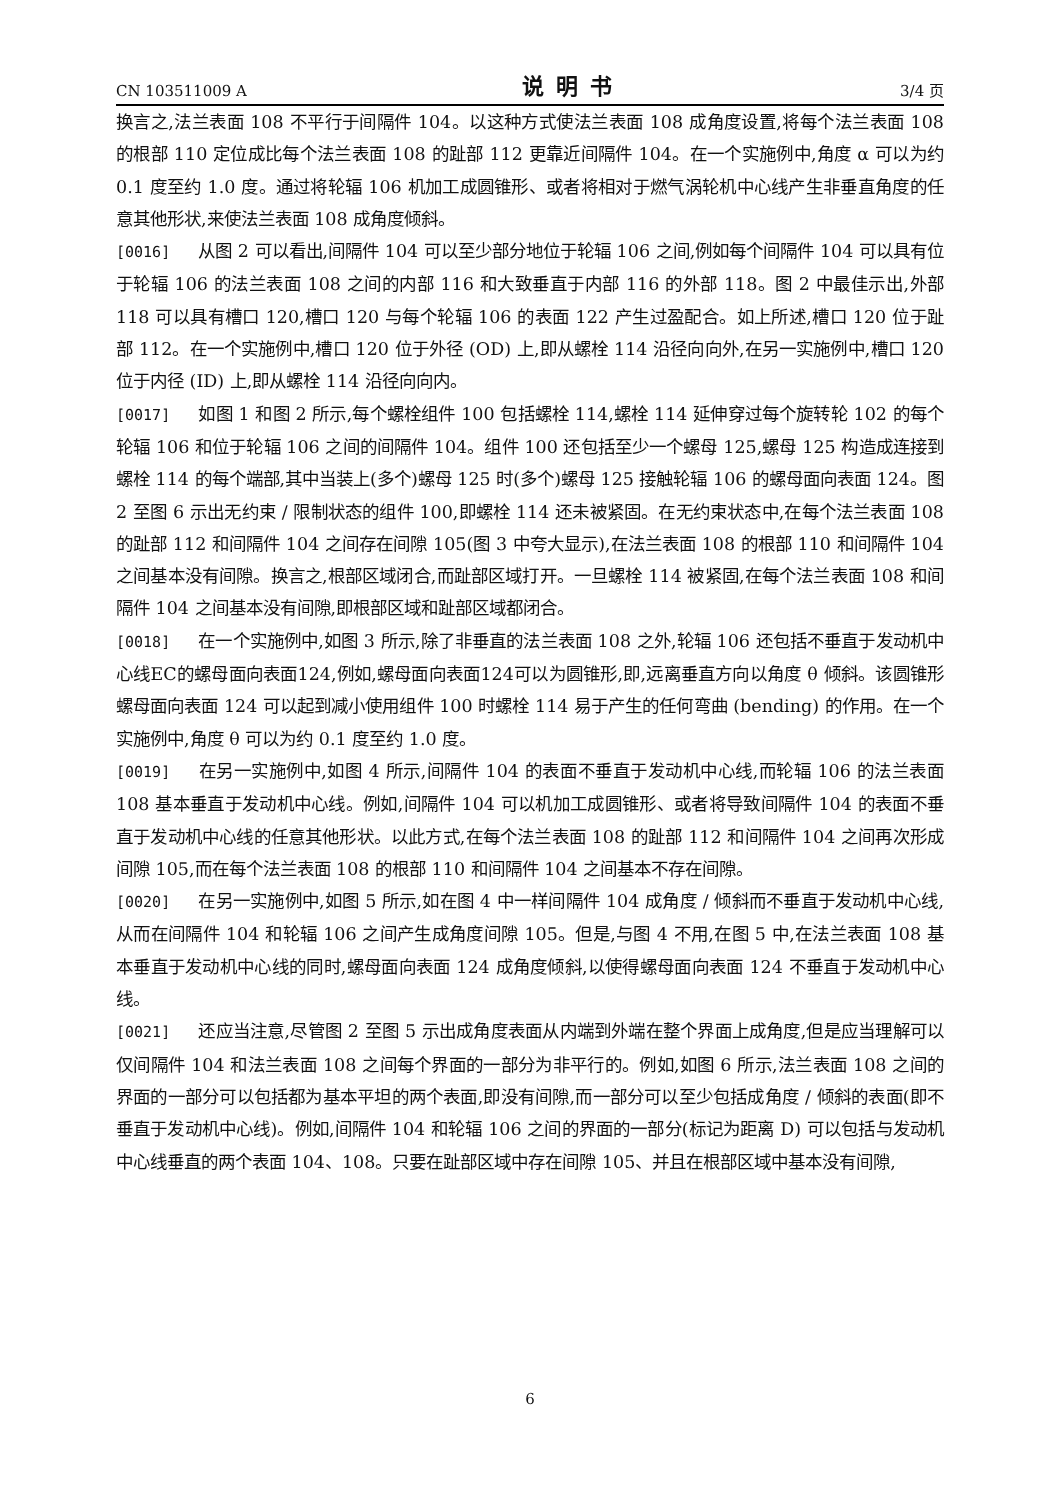CN 103511009 A 说明书 3/4 页
换言之,法兰表面 108 不平行于间隔件 104。以这种方式使法兰表面 108 成角度设置,将每个法兰表面 108 的根部 110 定位成比每个法兰表面 108 的趾部 112 更靠近间隔件 104。在一个实施例中,角度 α 可以为约 0.1 度至约 1.0 度。通过将轮辐 106 机加工成圆锥形、或者将相对于燃气涡轮机中心线产生非垂直角度的任意其他形状,来使法兰表面 108 成角度倾斜。
[0016] 从图 2 可以看出,间隔件 104 可以至少部分地位于轮辐 106 之间,例如每个间隔件 104 可以具有位于轮辐 106 的法兰表面 108 之间的内部 116 和大致垂直于内部 116 的外部 118。图 2 中最佳示出,外部 118 可以具有槽口 120,槽口 120 与每个轮辐 106 的表面 122 产生过盈配合。如上所述,槽口 120 位于趾部 112。在一个实施例中,槽口 120 位于外径 (OD) 上,即从螺栓 114 沿径向向外,在另一实施例中,槽口 120 位于内径 (ID) 上,即从螺栓 114 沿径向向内。
[0017] 如图 1 和图 2 所示,每个螺栓组件 100 包括螺栓 114,螺栓 114 延伸穿过每个旋转轮 102 的每个轮辐 106 和位于轮辐 106 之间的间隔件 104。组件 100 还包括至少一个螺母 125,螺母 125 构造成连接到螺栓 114 的每个端部,其中当装上(多个)螺母 125 时(多个)螺母 125 接触轮辐 106 的螺母面向表面 124。图 2 至图 6 示出无约束 / 限制状态的组件 100,即螺栓 114 还未被紧固。在无约束状态中,在每个法兰表面 108 的趾部 112 和间隔件 104 之间存在间隙 105(图 3 中夸大显示),在法兰表面 108 的根部 110 和间隔件 104 之间基本没有间隙。换言之,根部区域闭合,而趾部区域打开。一旦螺栓 114 被紧固,在每个法兰表面 108 和间隔件 104 之间基本没有间隙,即根部区域和趾部区域都闭合。
[0018] 在一个实施例中,如图 3 所示,除了非垂直的法兰表面 108 之外,轮辐 106 还包括不垂直于发动机中心线EC的螺母面向表面124,例如,螺母面向表面124可以为圆锥形,即,远离垂直方向以角度 θ 倾斜。该圆锥形螺母面向表面 124 可以起到减小使用组件 100 时螺栓 114 易于产生的任何弯曲 (bending) 的作用。在一个实施例中,角度 θ 可以为约 0.1 度至约 1.0 度。
[0019] 在另一实施例中,如图 4 所示,间隔件 104 的表面不垂直于发动机中心线,而轮辐 106 的法兰表面 108 基本垂直于发动机中心线。例如,间隔件 104 可以机加工成圆锥形、或者将导致间隔件 104 的表面不垂直于发动机中心线的任意其他形状。以此方式,在每个法兰表面 108 的趾部 112 和间隔件 104 之间再次形成间隙 105,而在每个法兰表面 108 的根部 110 和间隔件 104 之间基本不存在间隙。
[0020] 在另一实施例中,如图 5 所示,如在图 4 中一样间隔件 104 成角度 / 倾斜而不垂直于发动机中心线,从而在间隔件 104 和轮辐 106 之间产生成角度间隙 105。但是,与图 4 不用,在图 5 中,在法兰表面 108 基本垂直于发动机中心线的同时,螺母面向表面 124 成角度倾斜,以使得螺母面向表面 124 不垂直于发动机中心线。
[0021] 还应当注意,尽管图 2 至图 5 示出成角度表面从内端到外端在整个界面上成角度,但是应当理解可以仅间隔件 104 和法兰表面 108 之间每个界面的一部分为非平行的。例如,如图 6 所示,法兰表面 108 之间的界面的一部分可以包括都为基本平坦的两个表面,即没有间隙,而一部分可以至少包括成角度 / 倾斜的表面(即不垂直于发动机中心线)。例如,间隔件 104 和轮辐 106 之间的界面的一部分(标记为距离 D) 可以包括与发动机中心线垂直的两个表面 104、108。只要在趾部区域中存在间隙 105、并且在根部区域中基本没有间隙,
6